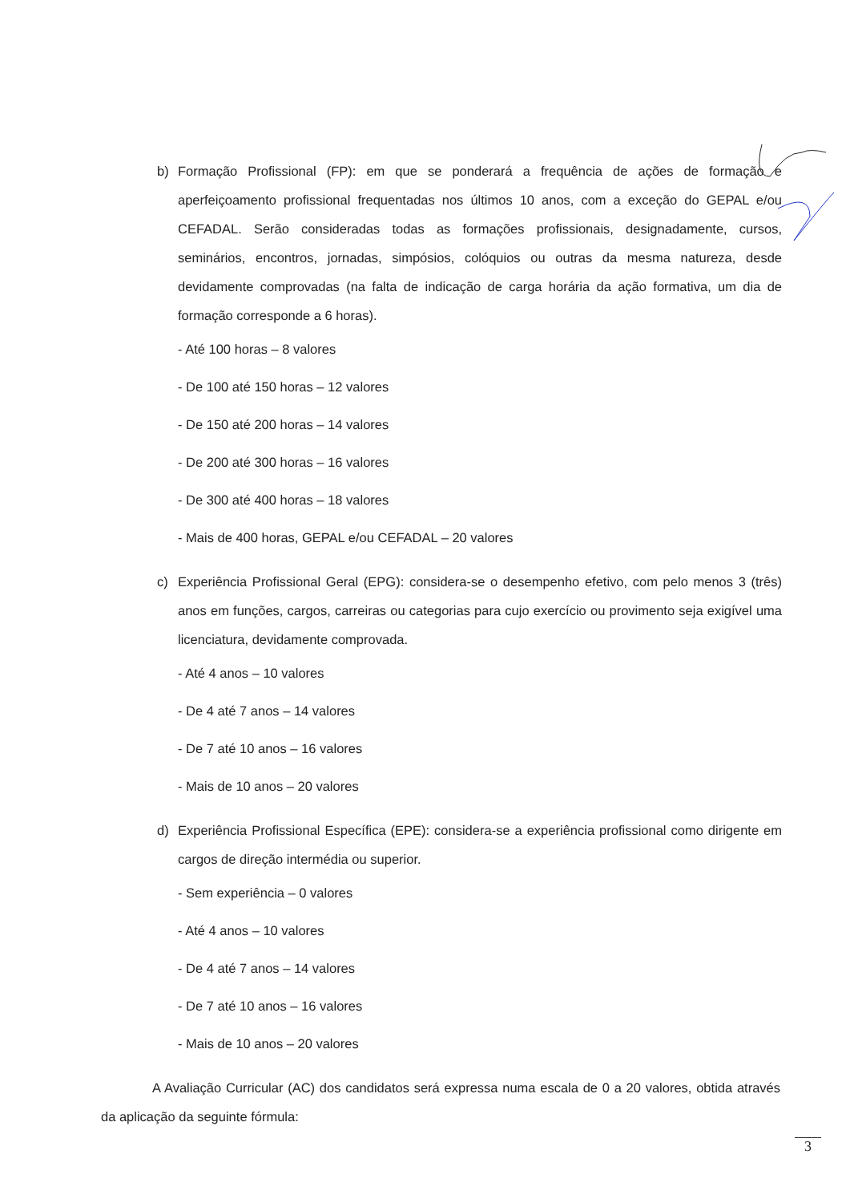b) Formação Profissional (FP): em que se ponderará a frequência de ações de formação e aperfeiçoamento profissional frequentadas nos últimos 10 anos, com a exceção do GEPAL e/ou CEFADAL. Serão consideradas todas as formações profissionais, designadamente, cursos, seminários, encontros, jornadas, simpósios, colóquios ou outras da mesma natureza, desde devidamente comprovadas (na falta de indicação de carga horária da ação formativa, um dia de formação corresponde a 6 horas).
- Até 100 horas – 8 valores
- De 100 até 150 horas – 12 valores
- De 150 até 200 horas – 14 valores
- De 200 até 300 horas – 16 valores
- De 300 até 400 horas – 18 valores
- Mais de 400 horas, GEPAL e/ou CEFADAL – 20 valores
c) Experiência Profissional Geral (EPG): considera-se o desempenho efetivo, com pelo menos 3 (três) anos em funções, cargos, carreiras ou categorias para cujo exercício ou provimento seja exigível uma licenciatura, devidamente comprovada.
- Até 4 anos – 10 valores
- De 4 até 7 anos – 14 valores
- De 7 até 10 anos – 16 valores
- Mais de 10 anos – 20 valores
d) Experiência Profissional Específica (EPE): considera-se a experiência profissional como dirigente em cargos de direção intermédia ou superior.
- Sem experiência – 0 valores
- Até 4 anos – 10 valores
- De 4 até 7 anos – 14 valores
- De 7 até 10 anos – 16 valores
- Mais de 10 anos – 20 valores
A Avaliação Curricular (AC) dos candidatos será expressa numa escala de 0 a 20 valores, obtida através da aplicação da seguinte fórmula:
3